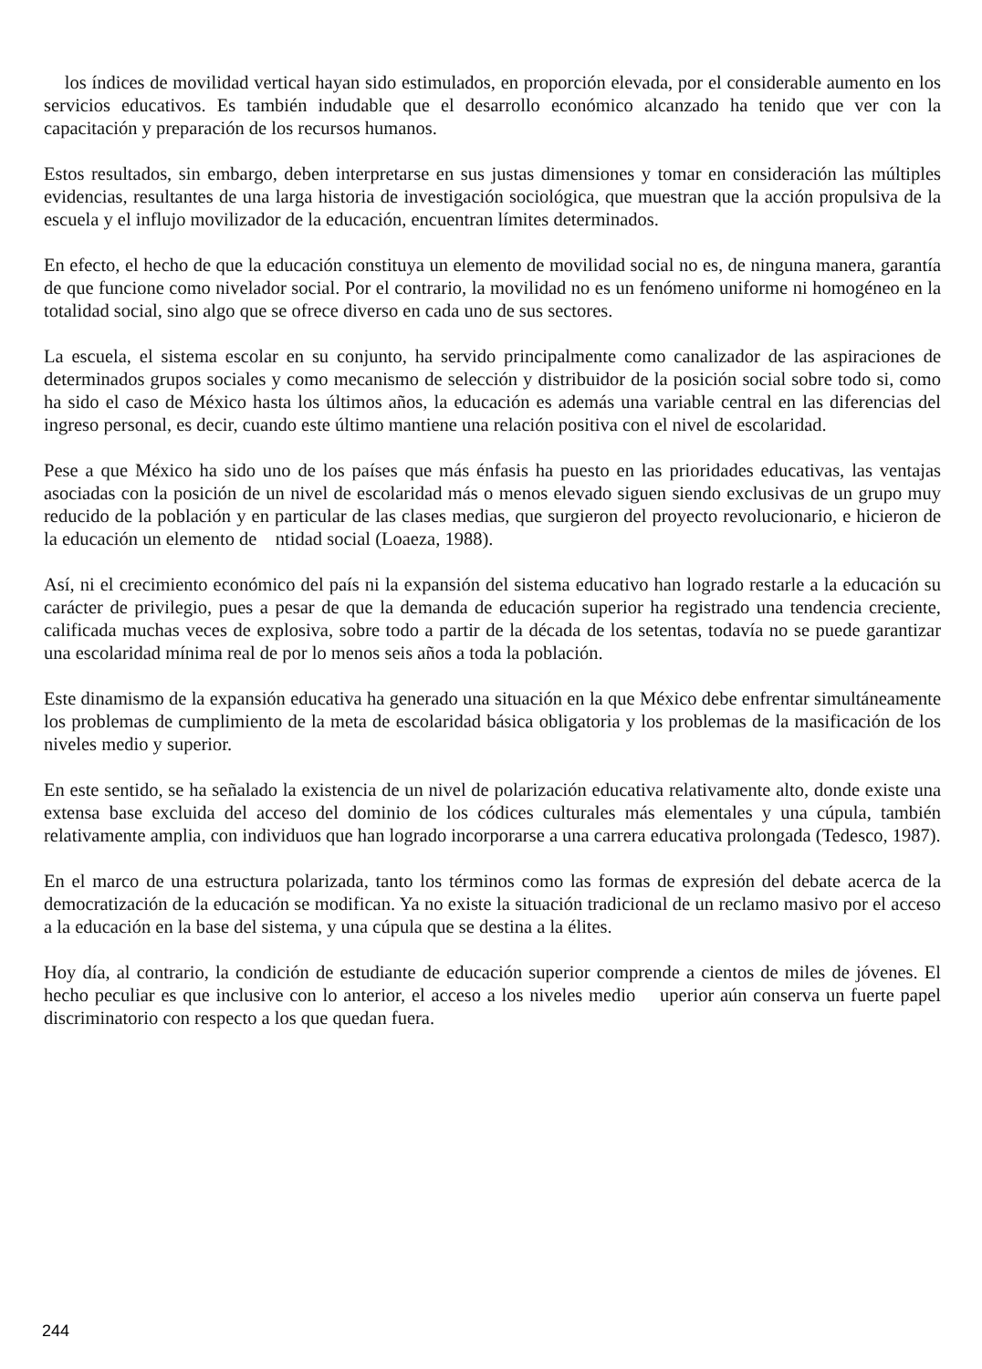los índices de movilidad vertical hayan sido estimulados, en proporción elevada, por el considerable aumento en los servicios educativos. Es también indudable que el desarrollo económico alcanzado ha tenido que ver con la capacitación y preparación de los recursos humanos.
Estos resultados, sin embargo, deben interpretarse en sus justas dimensiones y tomar en consideración las múltiples evidencias, resultantes de una larga historia de investigación sociológica, que muestran que la acción propulsiva de la escuela y el influjo movilizador de la educación, encuentran límites determinados.
En efecto, el hecho de que la educación constituya un elemento de movilidad social no es, de ninguna manera, garantía de que funcione como nivelador social. Por el contrario, la movilidad no es un fenómeno uniforme ni homogéneo en la totalidad social, sino algo que se ofrece diverso en cada uno de sus sectores.
La escuela, el sistema escolar en su conjunto, ha servido principalmente como canalizador de las aspiraciones de determinados grupos sociales y como mecanismo de selección y distribuidor de la posición social sobre todo si, como ha sido el caso de México hasta los últimos años, la educación es además una variable central en las diferencias del ingreso personal, es decir, cuando este último mantiene una relación positiva con el nivel de escolaridad.
Pese a que México ha sido uno de los países que más énfasis ha puesto en las prioridades educativas, las ventajas asociadas con la posición de un nivel de escolaridad más o menos elevado siguen siendo exclusivas de un grupo muy reducido de la población y en particular de las clases medias, que surgieron del proyecto revolucionario, e hicieron de la educación un elemento de ntidad social (Loaeza, 1988).
Así, ni el crecimiento económico del país ni la expansión del sistema educativo han logrado restarle a la educación su carácter de privilegio, pues a pesar de que la demanda de educación superior ha registrado una tendencia creciente, calificada muchas veces de explosiva, sobre todo a partir de la década de los setentas, todavía no se puede garantizar una escolaridad mínima real de por lo menos seis años a toda la población.
Este dinamismo de la expansión educativa ha generado una situación en la que México debe enfrentar simultáneamente los problemas de cumplimiento de la meta de escolaridad básica obligatoria y los problemas de la masificación de los niveles medio y superior.
En este sentido, se ha señalado la existencia de un nivel de polarización educativa relativamente alto, donde existe una extensa base excluida del acceso del dominio de los códices culturales más elementales y una cúpula, también relativamente amplia, con individuos que han logrado incorporarse a una carrera educativa prolongada (Tedesco, 1987).
En el marco de una estructura polarizada, tanto los términos como las formas de expresión del debate acerca de la democratización de la educación se modifican. Ya no existe la situación tradicional de un reclamo masivo por el acceso a la educación en la base del sistema, y una cúpula que se destina a la élites.
Hoy día, al contrario, la condición de estudiante de educación superior comprende a cientos de miles de jóvenes. El hecho peculiar es que inclusive con lo anterior, el acceso a los niveles medio uperior aún conserva un fuerte papel discriminatorio con respecto a los que quedan fuera.
244